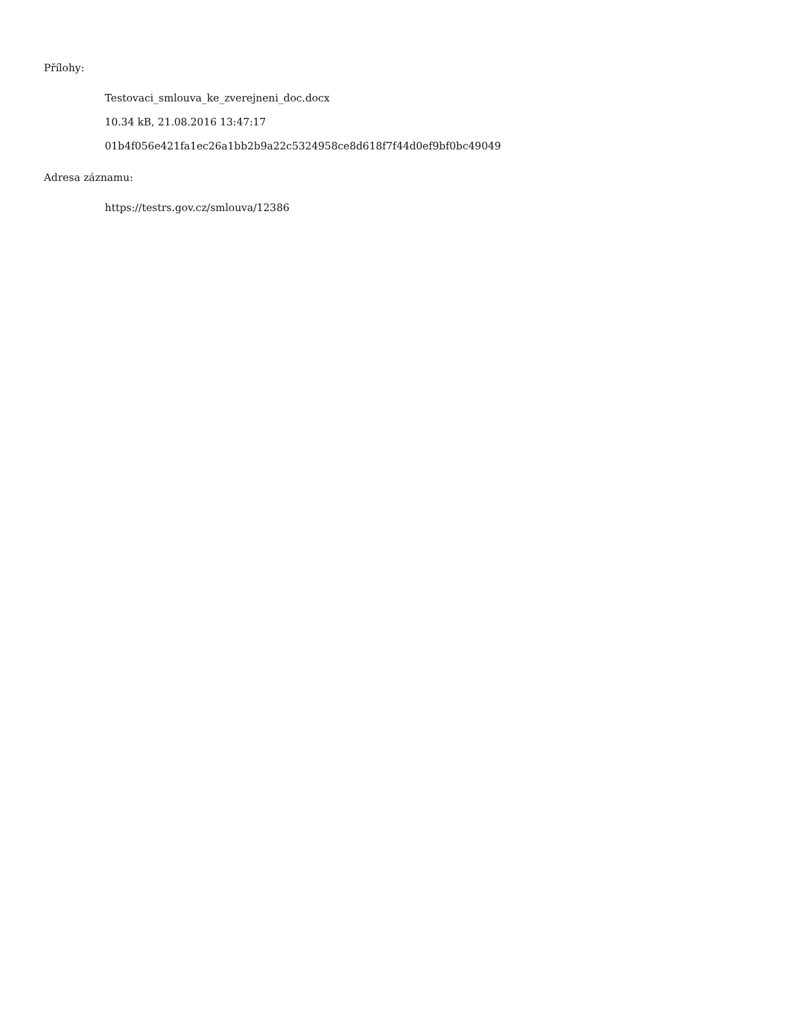Přílohy:
Testovaci_smlouva_ke_zverejneni_doc.docx
10.34 kB, 21.08.2016 13:47:17
01b4f056e421fa1ec26a1bb2b9a22c5324958ce8d618f7f44d0ef9bf0bc49049
Adresa záznamu:
https://testrs.gov.cz/smlouva/12386